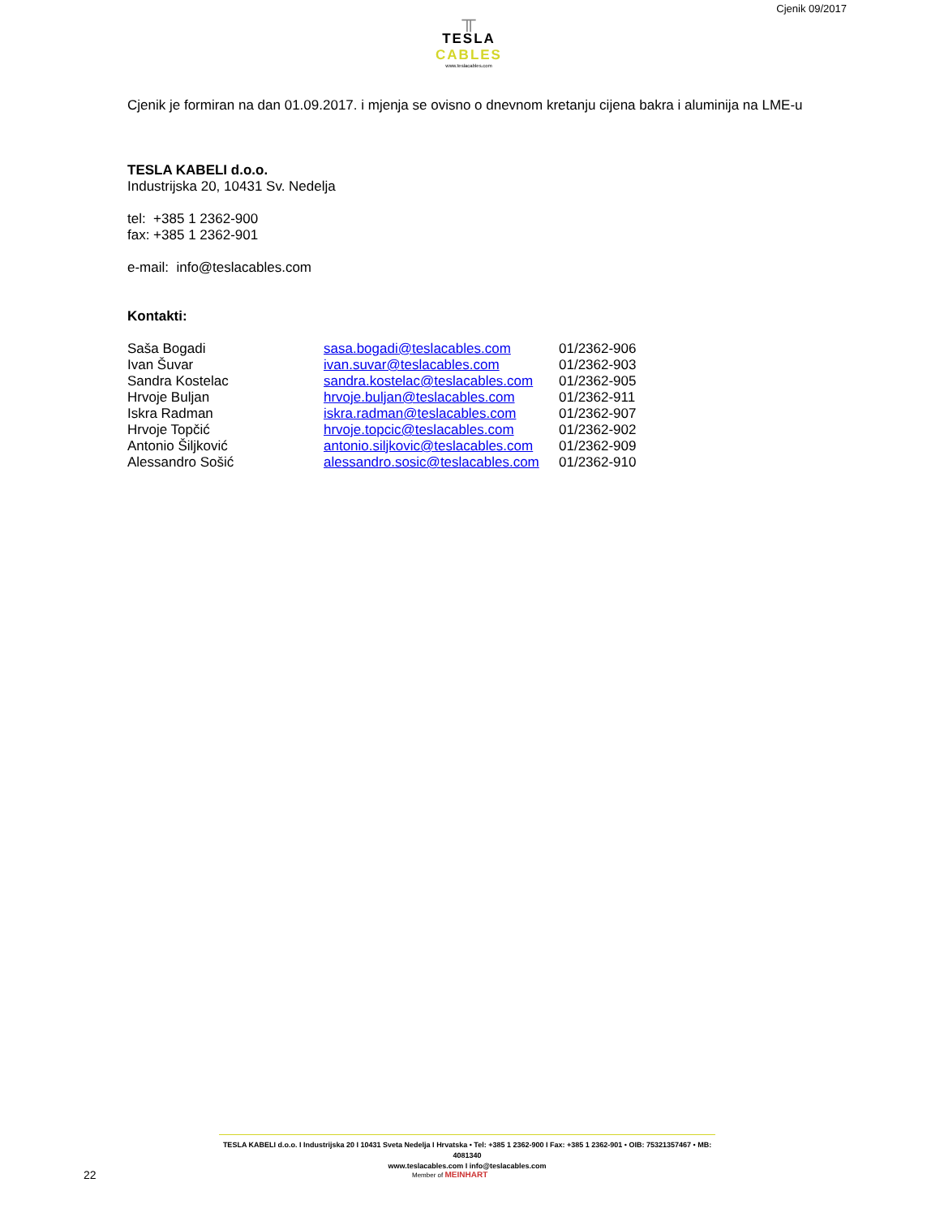╥
TESLA CABLES
www.teslacables.com
Cjenik 09/2017
Cjenik je formiran na dan 01.09.2017. i mjenja se ovisno o dnevnom kretanju cijena bakra i aluminija na LME-u
TESLA KABELI d.o.o.
Industrijska 20, 10431 Sv. Nedelja
tel: +385 1 2362-900
fax: +385 1 2362-901
e-mail: info@teslacables.com
Kontakti:
| Saša Bogadi | sasa.bogadi@teslacables.com | 01/2362-906 |
| Ivan Šuvar | ivan.suvar@teslacables.com | 01/2362-903 |
| Sandra Kostelac | sandra.kostelac@teslacables.com | 01/2362-905 |
| Hrvoje Buljan | hrvoje.buljan@teslacables.com | 01/2362-911 |
| Iskra Radman | iskra.radman@teslacables.com | 01/2362-907 |
| Hrvoje Topčić | hrvoje.topcic@teslacables.com | 01/2362-902 |
| Antonio Šiljković | antonio.siljkovic@teslacables.com | 01/2362-909 |
| Alessandro Sošić | alessandro.sosic@teslacables.com | 01/2362-910 |
TESLA KABELI d.o.o. I Industrijska 20 I 10431 Sveta Nedelja I Hrvatska • Tel: +385 1 2362-900 I Fax: +385 1 2362-901 • OIB: 75321357467 • MB: 4081340
www.teslacables.com I info@teslacables.com
22 Member of MEINHART